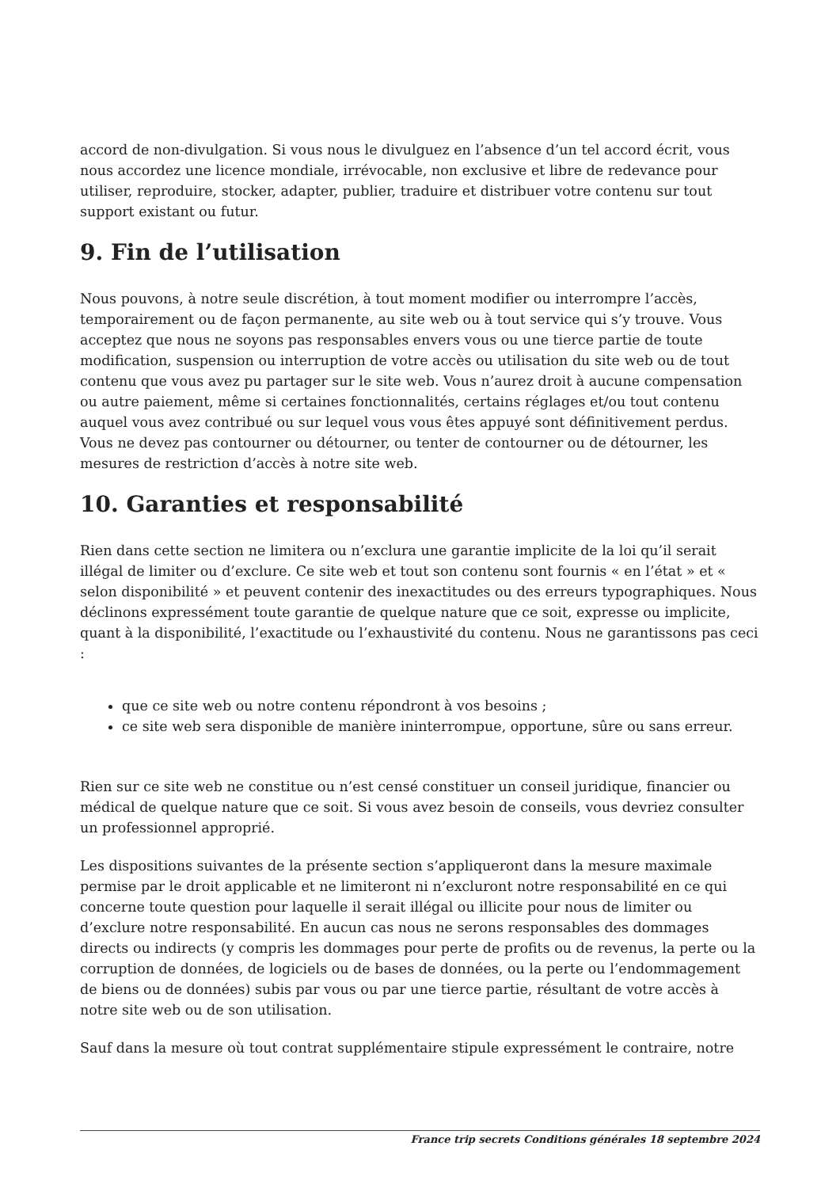accord de non-divulgation. Si vous nous le divulguez en l’absence d’un tel accord écrit, vous nous accordez une licence mondiale, irrévocable, non exclusive et libre de redevance pour utiliser, reproduire, stocker, adapter, publier, traduire et distribuer votre contenu sur tout support existant ou futur.
9. Fin de l’utilisation
Nous pouvons, à notre seule discrétion, à tout moment modifier ou interrompre l’accès, temporairement ou de façon permanente, au site web ou à tout service qui s’y trouve. Vous acceptez que nous ne soyons pas responsables envers vous ou une tierce partie de toute modification, suspension ou interruption de votre accès ou utilisation du site web ou de tout contenu que vous avez pu partager sur le site web. Vous n’aurez droit à aucune compensation ou autre paiement, même si certaines fonctionnalités, certains réglages et/ou tout contenu auquel vous avez contribué ou sur lequel vous vous êtes appuyé sont définitivement perdus. Vous ne devez pas contourner ou détourner, ou tenter de contourner ou de détourner, les mesures de restriction d’accès à notre site web.
10. Garanties et responsabilité
Rien dans cette section ne limitera ou n’exclura une garantie implicite de la loi qu’il serait illégal de limiter ou d’exclure. Ce site web et tout son contenu sont fournis « en l’état » et « selon disponibilité » et peuvent contenir des inexactitudes ou des erreurs typographiques. Nous déclinons expressément toute garantie de quelque nature que ce soit, expresse ou implicite, quant à la disponibilité, l’exactitude ou l’exhaustivité du contenu. Nous ne garantissons pas ceci :
que ce site web ou notre contenu répondront à vos besoins ;
ce site web sera disponible de manière ininterrompue, opportune, sûre ou sans erreur.
Rien sur ce site web ne constitue ou n’est censé constituer un conseil juridique, financier ou médical de quelque nature que ce soit. Si vous avez besoin de conseils, vous devriez consulter un professionnel approprié.
Les dispositions suivantes de la présente section s’appliqueront dans la mesure maximale permise par le droit applicable et ne limiteront ni n’excluront notre responsabilité en ce qui concerne toute question pour laquelle il serait illégal ou illicite pour nous de limiter ou d’exclure notre responsabilité. En aucun cas nous ne serons responsables des dommages directs ou indirects (y compris les dommages pour perte de profits ou de revenus, la perte ou la corruption de données, de logiciels ou de bases de données, ou la perte ou l’endommagement de biens ou de données) subis par vous ou par une tierce partie, résultant de votre accès à notre site web ou de son utilisation.
Sauf dans la mesure où tout contrat supplémentaire stipule expressément le contraire, notre
France trip secrets Conditions générales 18 septembre 2024